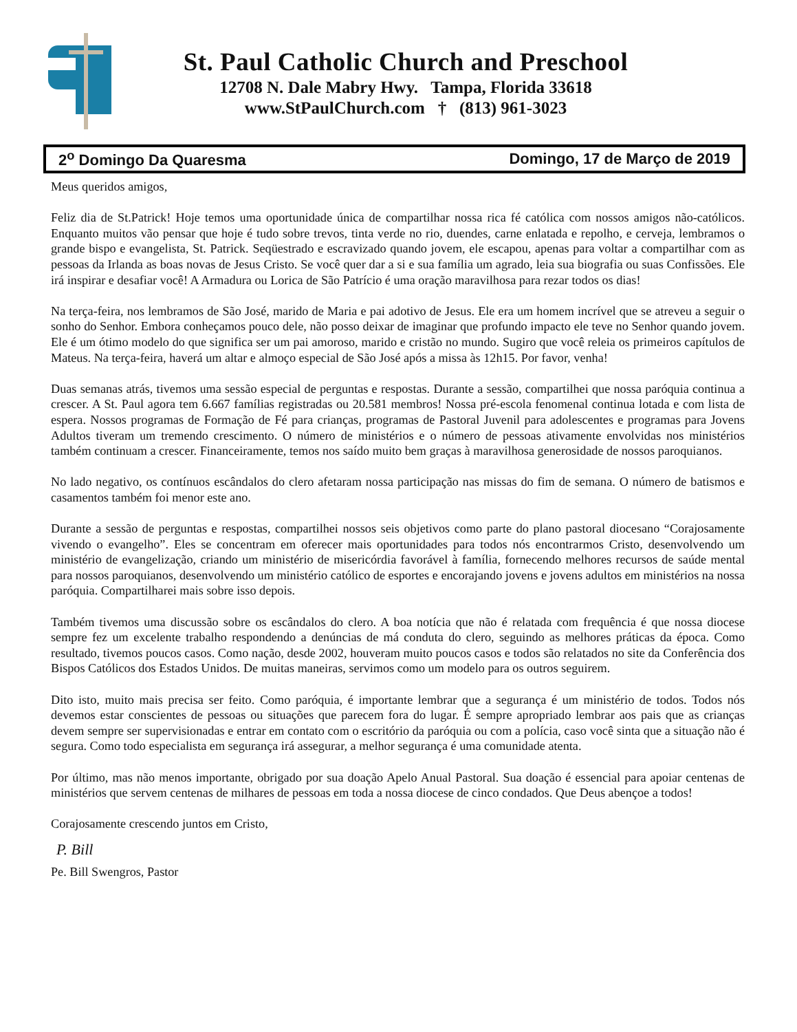St. Paul Catholic Church and Preschool
12708 N. Dale Mabry Hwy. Tampa, Florida 33618
www.StPaulChurch.com † (813) 961-3023
2<sup>o</sup> Domingo Da Quaresma Domingo, 17 de Março de 2019
Meus queridos amigos,
Feliz dia de St.Patrick! Hoje temos uma oportunidade única de compartilhar nossa rica fé católica com nossos amigos não-católicos. Enquanto muitos vão pensar que hoje é tudo sobre trevos, tinta verde no rio, duendes, carne enlatada e repolho, e cerveja, lembramos o grande bispo e evangelista, St. Patrick. Seqüestrado e escravizado quando jovem, ele escapou, apenas para voltar a compartilhar com as pessoas da Irlanda as boas novas de Jesus Cristo. Se você quer dar a si e sua família um agrado, leia sua biografia ou suas Confissões. Ele irá inspirar e desafiar você! A Armadura ou Lorica de São Patrício é uma oração maravilhosa para rezar todos os dias!
Na terça-feira, nos lembramos de São José, marido de Maria e pai adotivo de Jesus. Ele era um homem incrível que se atreveu a seguir o sonho do Senhor. Embora conheçamos pouco dele, não posso deixar de imaginar que profundo impacto ele teve no Senhor quando jovem. Ele é um ótimo modelo do que significa ser um pai amoroso, marido e cristão no mundo. Sugiro que você releia os primeiros capítulos de Mateus. Na terça-feira, haverá um altar e almoço especial de São José após a missa às 12h15. Por favor, venha!
Duas semanas atrás, tivemos uma sessão especial de perguntas e respostas. Durante a sessão, compartilhei que nossa paróquia continua a crescer. A St. Paul agora tem 6.667 famílias registradas ou 20.581 membros! Nossa pré-escola fenomenal continua lotada e com lista de espera. Nossos programas de Formação de Fé para crianças, programas de Pastoral Juvenil para adolescentes e programas para Jovens Adultos tiveram um tremendo crescimento. O número de ministérios e o número de pessoas ativamente envolvidas nos ministérios também continuam a crescer. Financeiramente, temos nos saído muito bem graças à maravilhosa generosidade de nossos paroquianos.
No lado negativo, os contínuos escândalos do clero afetaram nossa participação nas missas do fim de semana. O número de batismos e casamentos também foi menor este ano.
Durante a sessão de perguntas e respostas, compartilhei nossos seis objetivos como parte do plano pastoral diocesano “Corajosamente vivendo o evangelho”. Eles se concentram em oferecer mais oportunidades para todos nós encontrarmos Cristo, desenvolvendo um ministério de evangelização, criando um ministério de misericórdia favorável à família, fornecendo melhores recursos de saúde mental para nossos paroquianos, desenvolvendo um ministério católico de esportes e encorajando jovens e jovens adultos em ministérios na nossa paróquia. Compartilharei mais sobre isso depois.
Também tivemos uma discussão sobre os escândalos do clero. A boa notícia que não é relatada com frequência é que nossa diocese sempre fez um excelente trabalho respondendo a denúncias de má conduta do clero, seguindo as melhores práticas da época. Como resultado, tivemos poucos casos. Como nação, desde 2002, houveram muito poucos casos e todos são relatados no site da Conferência dos Bispos Católicos dos Estados Unidos. De muitas maneiras, servimos como um modelo para os outros seguirem.
Dito isto, muito mais precisa ser feito. Como paróquia, é importante lembrar que a segurança é um ministério de todos. Todos nós devemos estar conscientes de pessoas ou situações que parecem fora do lugar. É sempre apropriado lembrar aos pais que as crianças devem sempre ser supervisionadas e entrar em contato com o escritório da paróquia ou com a polícia, caso você sinta que a situação não é segura. Como todo especialista em segurança irá assegurar, a melhor segurança é uma comunidade atenta.
Por último, mas não menos importante, obrigado por sua doação Apelo Anual Pastoral. Sua doação é essencial para apoiar centenas de ministérios que servem centenas de milhares de pessoas em toda a nossa diocese de cinco condados. Que Deus abençoe a todos!
Corajosamente crescendo juntos em Cristo,
P. Bill
Pe. Bill Swengros, Pastor